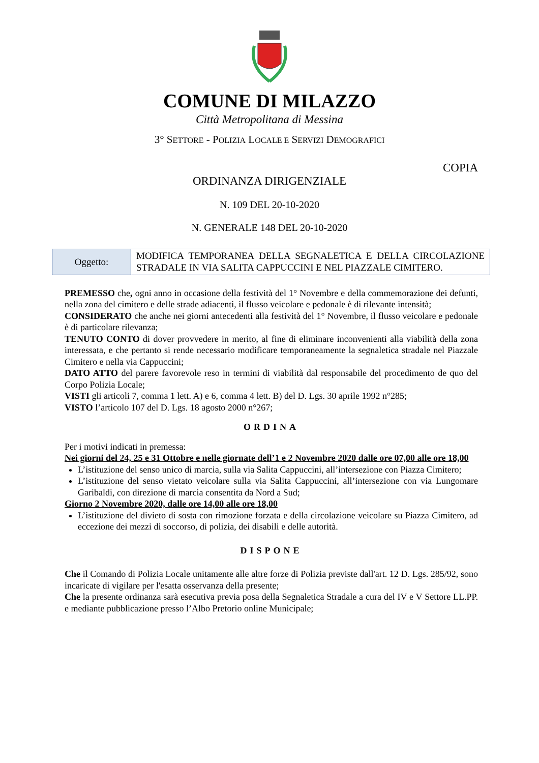COMUNE DI MILAZZO
Città Metropolitana di Messina
3° SETTORE - POLIZIA LOCALE E SERVIZI DEMOGRAFICI
COPIA
ORDINANZA DIRIGENZIALE
N. 109 DEL 20-10-2020
N. GENERALE 148 DEL 20-10-2020
| Oggetto: | MODIFICA TEMPORANEA DELLA SEGNALETICA E DELLA CIRCOLAZIONE STRADALE IN VIA SALITA CAPPUCCINI E NEL PIAZZALE CIMITERO. |
PREMESSO che, ogni anno in occasione della festività del 1° Novembre e della commemorazione dei defunti, nella zona del cimitero e delle strade adiacenti, il flusso veicolare e pedonale è di rilevante intensità;
CONSIDERATO che anche nei giorni antecedenti alla festività del 1° Novembre, il flusso veicolare e pedonale è di particolare rilevanza;
TENUTO CONTO di dover provvedere in merito, al fine di eliminare inconvenienti alla viabilità della zona interessata, e che pertanto si rende necessario modificare temporaneamente la segnaletica stradale nel Piazzale Cimitero e nella via Cappuccini;
DATO ATTO del parere favorevole reso in termini di viabilità dal responsabile del procedimento de quo del Corpo Polizia Locale;
VISTI gli articoli 7, comma 1 lett. A) e 6, comma 4 lett. B) del D. Lgs. 30 aprile 1992 n°285;
VISTO l’articolo 107 del D. Lgs. 18 agosto 2000 n°267;
ORDINA
Per i motivi indicati in premessa:
Nei giorni del 24, 25 e 31 Ottobre e nelle giornate dell’1 e 2 Novembre 2020 dalle ore 07,00 alle ore 18,00
L’istituzione del senso unico di marcia, sulla via Salita Cappuccini, all’intersezione con Piazza Cimitero;
L’istituzione del senso vietato veicolare sulla via Salita Cappuccini, all’intersezione con via Lungomare Garibaldi, con direzione di marcia consentita da Nord a Sud;
Giorno 2 Novembre 2020, dalle ore 14,00 alle ore 18,00
L’istituzione del divieto di sosta con rimozione forzata e della circolazione veicolare su Piazza Cimitero, ad eccezione dei mezzi di soccorso, di polizia, dei disabili e delle autorità.
DISPONE
Che il Comando di Polizia Locale unitamente alle altre forze di Polizia previste dall'art. 12 D. Lgs. 285/92, sono incaricate di vigilare per l'esatta osservanza della presente;
Che la presente ordinanza sarà esecutiva previa posa della Segnaletica Stradale a cura del IV e V Settore LL.PP. e mediante pubblicazione presso l’Albo Pretorio online Municipale;